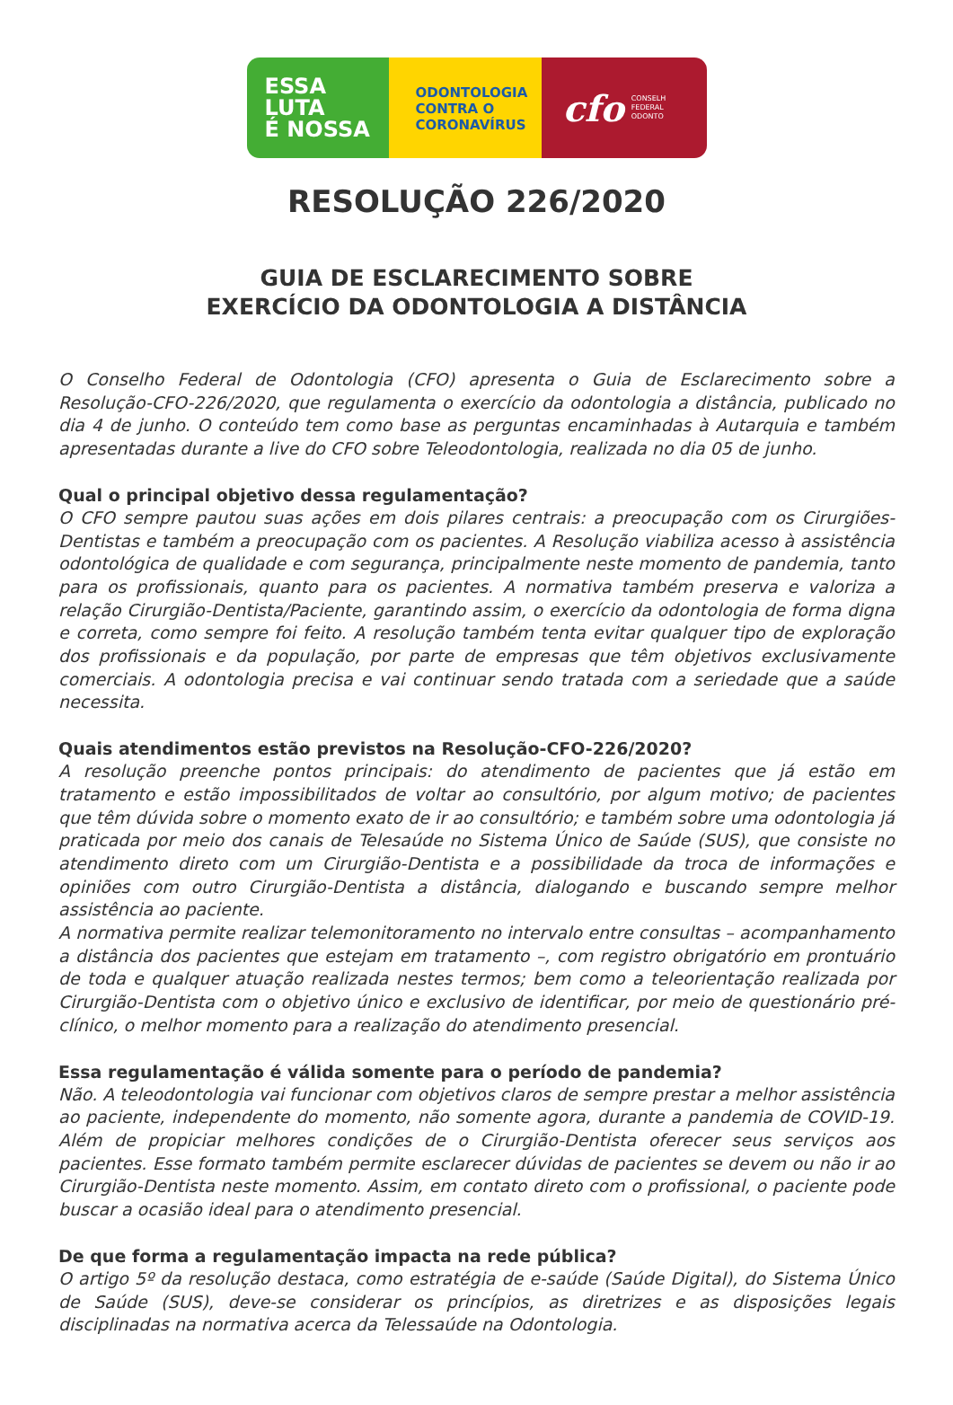ESSA
LUTA
É NOSSA
ODONTOLOGIA
CONTRA O
CORONAVÍRUS
cfo CONSELH
FEDERAL
ODONTO
RESOLUÇÃO 226/2020
GUIA DE ESCLARECIMENTO SOBRE
EXERCÍCIO DA ODONTOLOGIA A DISTÂNCIA
O Conselho Federal de Odontologia (CFO) apresenta o Guia de Esclarecimento sobre a Resolução-CFO-226/2020, que regulamenta o exercício da odontologia a distância, publicado no dia 4 de junho. O conteúdo tem como base as perguntas encaminhadas à Autarquia e também apresentadas durante a live do CFO sobre Teleodontologia, realizada no dia 05 de junho.
Qual o principal objetivo dessa regulamentação?
O CFO sempre pautou suas ações em dois pilares centrais: a preocupação com os Cirurgiões-Dentistas e também a preocupação com os pacientes. A Resolução viabiliza acesso à assistência odontológica de qualidade e com segurança, principalmente neste momento de pandemia, tanto para os profissionais, quanto para os pacientes. A normativa também preserva e valoriza a relação Cirurgião-Dentista/Paciente, garantindo assim, o exercício da odontologia de forma digna e correta, como sempre foi feito. A resolução também tenta evitar qualquer tipo de exploração dos profissionais e da população, por parte de empresas que têm objetivos exclusivamente comerciais. A odontologia precisa e vai continuar sendo tratada com a seriedade que a saúde necessita.
Quais atendimentos estão previstos na Resolução-CFO-226/2020?
A resolução preenche pontos principais: do atendimento de pacientes que já estão em tratamento e estão impossibilitados de voltar ao consultório, por algum motivo; de pacientes que têm dúvida sobre o momento exato de ir ao consultório; e também sobre uma odontologia já praticada por meio dos canais de Telesaúde no Sistema Único de Saúde (SUS), que consiste no atendimento direto com um Cirurgião-Dentista e a possibilidade da troca de informações e opiniões com outro Cirurgião-Dentista a distância, dialogando e buscando sempre melhor assistência ao paciente.
A normativa permite realizar telemonitoramento no intervalo entre consultas – acompanhamento a distância dos pacientes que estejam em tratamento –, com registro obrigatório em prontuário de toda e qualquer atuação realizada nestes termos; bem como a teleorientação realizada por Cirurgião-Dentista com o objetivo único e exclusivo de identificar, por meio de questionário pré-clínico, o melhor momento para a realização do atendimento presencial.
Essa regulamentação é válida somente para o período de pandemia?
Não. A teleodontologia vai funcionar com objetivos claros de sempre prestar a melhor assistência ao paciente, independente do momento, não somente agora, durante a pandemia de COVID-19. Além de propiciar melhores condições de o Cirurgião-Dentista oferecer seus serviços aos pacientes. Esse formato também permite esclarecer dúvidas de pacientes se devem ou não ir ao Cirurgião-Dentista neste momento. Assim, em contato direto com o profissional, o paciente pode buscar a ocasião ideal para o atendimento presencial.
De que forma a regulamentação impacta na rede pública?
O artigo 5º da resolução destaca, como estratégia de e-saúde (Saúde Digital), do Sistema Único de Saúde (SUS), deve-se considerar os princípios, as diretrizes e as disposições legais disciplinadas na normativa acerca da Telessaúde na Odontologia.